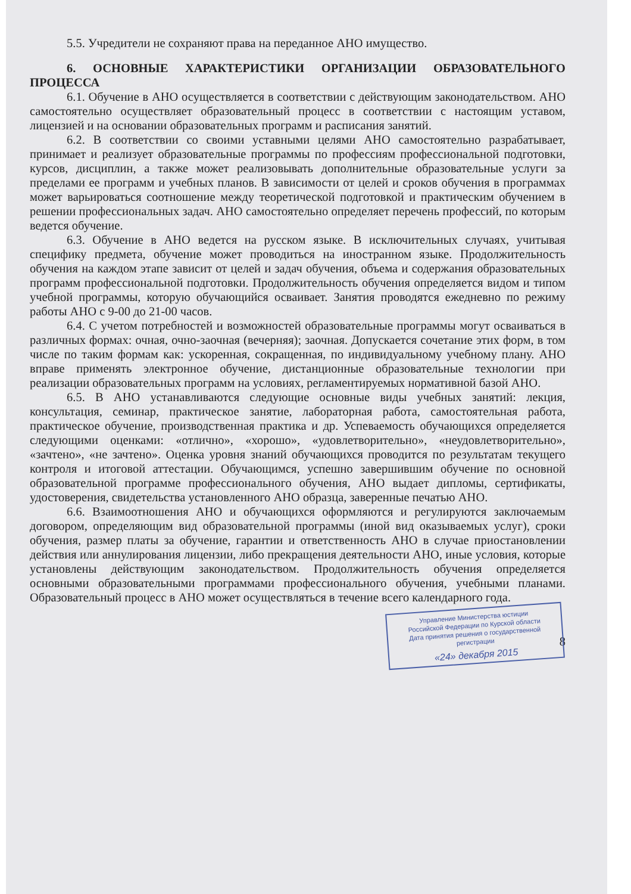5.5. Учредители не сохраняют права на переданное АНО имущество.
6. ОСНОВНЫЕ ХАРАКТЕРИСТИКИ ОРГАНИЗАЦИИ ОБРАЗОВАТЕЛЬНОГО ПРОЦЕССА
6.1. Обучение в АНО осуществляется в соответствии с действующим законодательством. АНО самостоятельно осуществляет образовательный процесс в соответствии с настоящим уставом, лицензией и на основании образовательных программ и расписания занятий.
6.2. В соответствии со своими уставными целями АНО самостоятельно разрабатывает, принимает и реализует образовательные программы по профессиям профессиональной подготовки, курсов, дисциплин, а также может реализовывать дополнительные образовательные услуги за пределами ее программ и учебных планов. В зависимости от целей и сроков обучения в программах может варьироваться соотношение между теоретической подготовкой и практическим обучением в решении профессиональных задач. АНО самостоятельно определяет перечень профессий, по которым ведется обучение.
6.3. Обучение в АНО ведется на русском языке. В исключительных случаях, учитывая специфику предмета, обучение может проводиться на иностранном языке. Продолжительность обучения на каждом этапе зависит от целей и задач обучения, объема и содержания образовательных программ профессиональной подготовки. Продолжительность обучения определяется видом и типом учебной программы, которую обучающийся осваивает. Занятия проводятся ежедневно по режиму работы АНО с 9-00 до 21-00 часов.
6.4. С учетом потребностей и возможностей образовательные программы могут осваиваться в различных формах: очная, очно-заочная (вечерняя); заочная. Допускается сочетание этих форм, в том числе по таким формам как: ускоренная, сокращенная, по индивидуальному учебному плану. АНО вправе применять электронное обучение, дистанционные образовательные технологии при реализации образовательных программ на условиях, регламентируемых нормативной базой АНО.
6.5. В АНО устанавливаются следующие основные виды учебных занятий: лекция, консультация, семинар, практическое занятие, лабораторная работа, самостоятельная работа, практическое обучение, производственная практика и др. Успеваемость обучающихся определяется следующими оценками: «отлично», «хорошо», «удовлетворительно», «неудовлетворительно», «зачтено», «не зачтено». Оценка уровня знаний обучающихся проводится по результатам текущего контроля и итоговой аттестации. Обучающимся, успешно завершившим обучение по основной образовательной программе профессионального обучения, АНО выдает дипломы, сертификаты, удостоверения, свидетельства установленного АНО образца, заверенные печатью АНО.
6.6. Взаимоотношения АНО и обучающихся оформляются и регулируются заключаемым договором, определяющим вид образовательной программы (иной вид оказываемых услуг), сроки обучения, размер платы за обучение, гарантии и ответственность АНО в случае приостановлении действия или аннулирования лицензии, либо прекращения деятельности АНО, иные условия, которые установлены действующим законодательством. Продолжительность обучения определяется основными образовательными программами профессионального обучения, учебными планами. Образовательный процесс в АНО может осуществляться в течение всего календарного года.
Управление Министерства юстиции
Российской Федерации по Курской области
Дата принятия решения о государственной регистрации
«24» декабря 2015
8